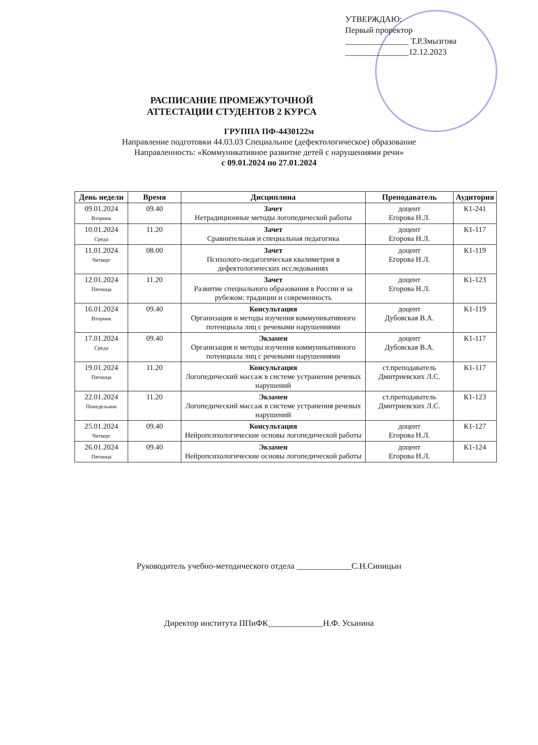УТВЕРЖДАЮ:
Первый проректор
_______________ Т.Р.Змызгова
_______________12.12.2023
РАСПИСАНИЕ ПРОМЕЖУТОЧНОЙ
АТТЕСТАЦИИ СТУДЕНТОВ 2 КУРСА
ГРУППА ПФ-4430122м
Направление подготовки 44.03.03 Специальное (дефектологическое) образование
Направленность: «Коммуникативное развитие детей с нарушениями речи»
с 09.01.2024 по 27.01.2024
| День недели | Время | Дисциплина | Преподаватель | Аудитория |
| --- | --- | --- | --- | --- |
| 09.01.2024 Вторник | 09.40 | Зачет Нетрадиционные методы логопедической работы | доцент Егорова Н.Л. | К1-241 |
| 10.01.2024 Среда | 11.20 | Зачет Сравнительная и специальная педагогика | доцент Егорова Н.Л. | К1-117 |
| 11.01.2024 Четверг | 08.00 | Зачет Психолого-педагогическая квалиметрия в дефектологических исследованиях | доцент Егорова Н.Л. | К1-119 |
| 12.01.2024 Пятница | 11.20 | Зачет Развитие специального образования в России и за рубежом: традиции и современность | доцент Егорова Н.Л. | К1-123 |
| 16.01.2024 Вторник | 09.40 | Консультация Организация и методы изучения коммуникативного потенциала лиц с речевыми нарушениями | доцент Дубовская В.А. | К1-119 |
| 17.01.2024 Среда | 09.40 | Экзамен Организация и методы изучения коммуникативного потенциала лиц с речевыми нарушениями | доцент Дубовская В.А. | К1-117 |
| 19.01.2024 Пятница | 11.20 | Консультация Логопедический массаж в системе устранения речевых нарушений | ст.преподаватель Дмитриевских Л.С. | К1-117 |
| 22.01.2024 Понедельник | 11.20 | Экзамен Логопедический массаж в системе устранения речевых нарушений | ст.преподаватель Дмитриевских Л.С. | К1-123 |
| 25.01.2024 Четверг | 09.40 | Консультация Нейропсихологические основы логопедической работы | доцент Егорова Н.Л. | К1-127 |
| 26.01.2024 Пятница | 09.40 | Экзамен Нейропсихологические основы логопедической работы | доцент Егорова Н.Л. | К1-124 |
Руководитель учебно-методического отдела _____________С.Н.Синицын
Директор института ППиФК_____________Н.Ф. Усынина